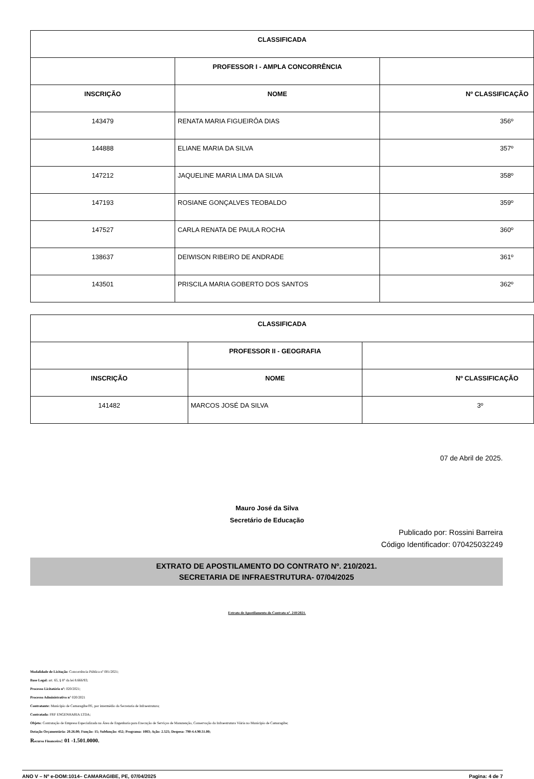| CLASSIFICADA | | |
| --- | --- | --- |
| | PROFESSOR I - AMPLA CONCORRÊNCIA | |
| INSCRIÇÃO | NOME | Nº CLASSIFICAÇÃO |
| 143479 | RENATA MARIA FIGUEIRÔA DIAS | 356º |
| 144888 | ELIANE MARIA DA SILVA | 357º |
| 147212 | JAQUELINE MARIA LIMA DA SILVA | 358º |
| 147193 | ROSIANE GONÇALVES TEOBALDO | 359º |
| 147527 | CARLA RENATA DE PAULA ROCHA | 360º |
| 138637 | DEIWISON RIBEIRO DE ANDRADE | 361º |
| 143501 | PRISCILA MARIA GOBERTO DOS SANTOS | 362º |
| CLASSIFICADA | | |
| --- | --- | --- |
| | PROFESSOR II - GEOGRAFIA | |
| INSCRIÇÃO | NOME | Nº CLASSIFICAÇÃO |
| 141482 | MARCOS JOSÉ DA SILVA | 3º |
07 de Abril de 2025.
Mauro José da Silva
Secretário de Educação
Publicado por: Rossini Barreira
Código Identificador: 070425032249
EXTRATO DE APOSTILAMENTO DO CONTRATO Nº. 210/2021.
SECRETARIA DE INFRAESTRUTURA- 07/04/2025
Extrato de Apostilamento do Contrato nº. 210/2021.
Modalidade de Licitação: Concorrência Pública nº 001/2021;
Base Legal: art. 65, § 8° da lei 8.666/93;
Processo Licitatório nº: 020/2021;
Processo Administrativo n° 020/2021
Contratante: Município de Camaragibe/PE, por intermédio da Secretaria de Infraestrutura;
Contratada: FRF ENGENHARIA LTDA;
Objeto: Contratação de Empresa Especializada na Área de Engenharia para Execução de Serviços de Manutenção, Conservação da Infraestrutura Viária no Município de Camaragibe;
Dotação Orçamentária: 20.26.00; Função: 15; Subfunção: 452; Programa: 1083; Ação: 2.525; Despesa: 790-4.4.90.51.00;
Recurso Financeiro: 01 -1.501.0000.
ANO V – Nº e-DOM:1014– CAMARAGIBE, PE, 07/04/2025 Pagina: 4 de 7